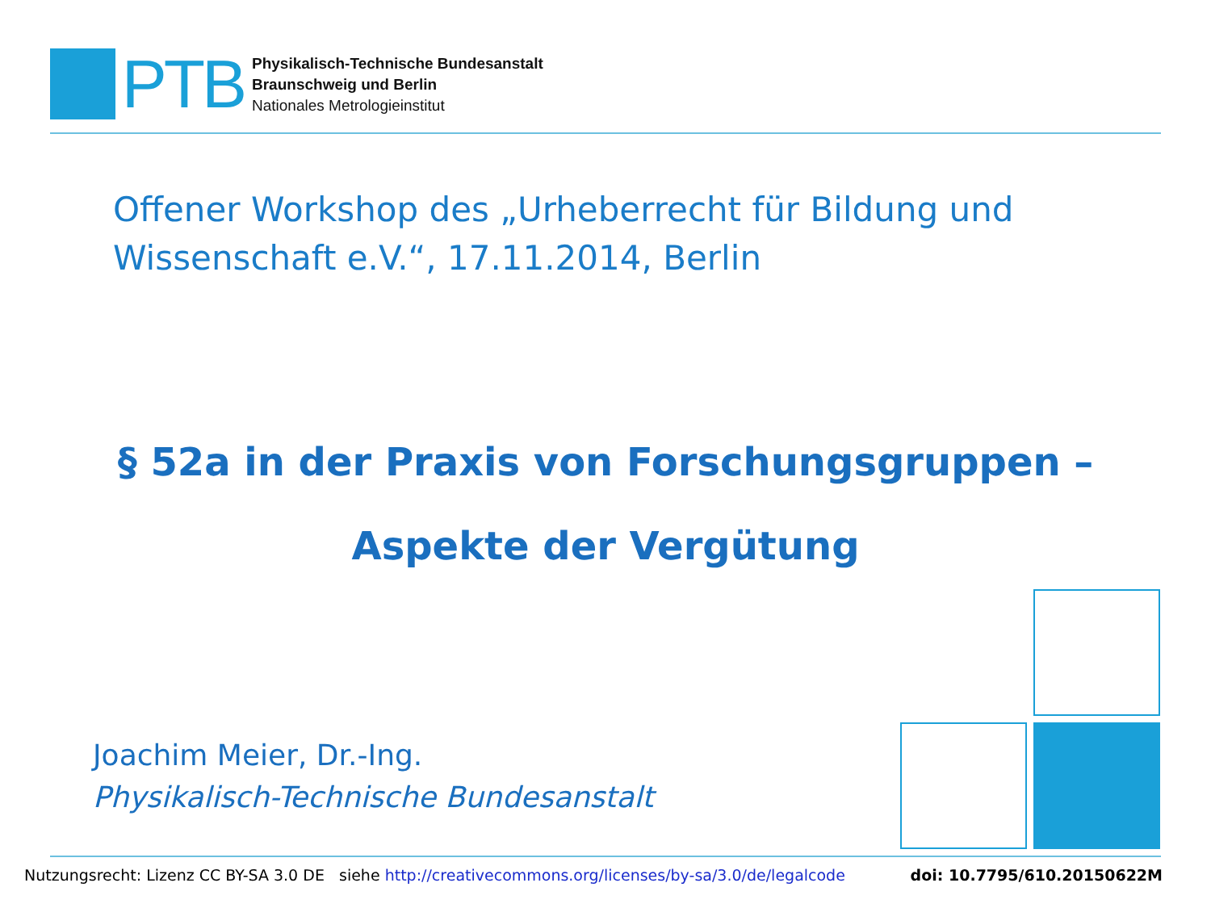PTB
Physikalisch-Technische Bundesanstalt
Braunschweig und Berlin
Nationales Metrologieinstitut
Offener Workshop des „Urheberrecht für Bildung und
Wissenschaft e.V.“, 17.11.2014, Berlin
§ 52a in der Praxis von Forschungsgruppen –
Aspekte der Vergütung
Joachim Meier, Dr.-Ing.
Physikalisch-Technische Bundesanstalt
Nutzungsrecht: Lizenz CC BY-SA 3.0 DE siehe http://creativecommons.org/licenses/by-sa/3.0/de/legalcode doi: 10.7795/610.20150622M